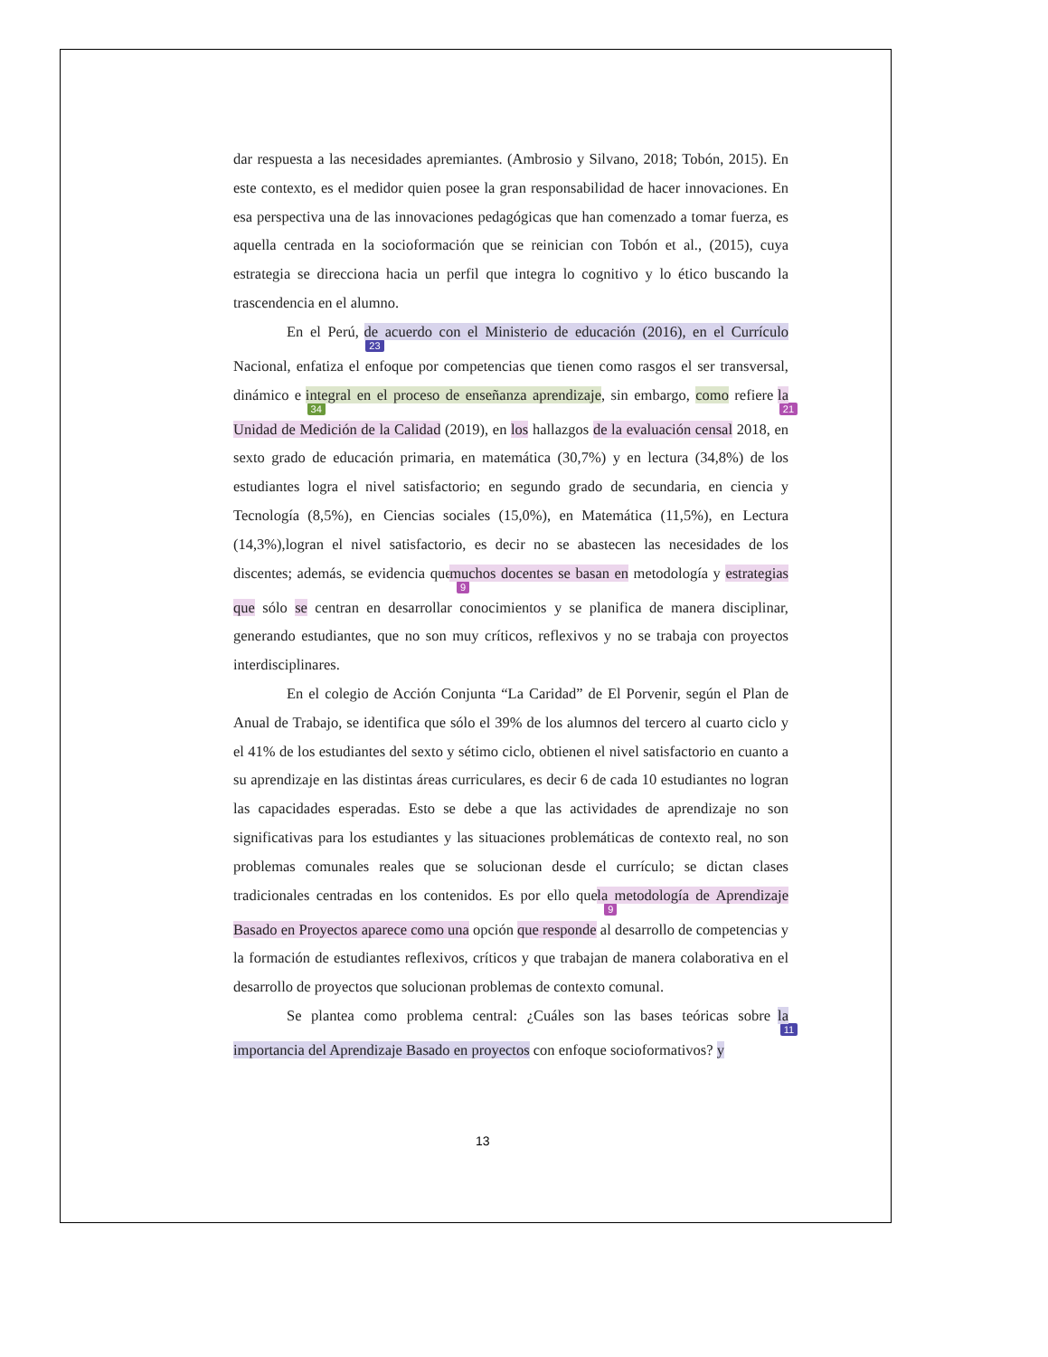dar respuesta a las necesidades apremiantes. (Ambrosio y Silvano, 2018; Tobón, 2015). En este contexto, es el medidor quien posee la gran responsabilidad de hacer innovaciones. En esa perspectiva una de las innovaciones pedagógicas que han comenzado a tomar fuerza, es aquella centrada en la socioformación que se reinician con Tobón et al., (2015), cuya estrategia se direcciona hacia un perfil que integra lo cognitivo y lo ético buscando la trascendencia en el alumno.
En el Perú, 23 de acuerdo con el Ministerio de educación (2016), en el Currículo Nacional, enfatiza el enfoque por competencias que tienen como rasgos el ser transversal, dinámico e 34 integral en el proceso de enseñanza aprendizaje, sin embargo, como refiere 21 la Unidad de Medición de la Calidad (2019), en los hallazgos de la evaluación censal 2018, en sexto grado de educación primaria, en matemática (30,7%) y en lectura (34,8%) de los estudiantes logra el nivel satisfactorio; en segundo grado de secundaria, en ciencia y Tecnología (8,5%), en Ciencias sociales (15,0%), en Matemática (11,5%), en Lectura (14,3%),logran el nivel satisfactorio, es decir no se abastecen las necesidades de los discentes; además, se evidencia que 9 muchos docentes se basan en metodología y estrategias que sólo se centran en desarrollar conocimientos y se planifica de manera disciplinar, generando estudiantes, que no son muy críticos, reflexivos y no se trabaja con proyectos interdisciplinares.
En el colegio de Acción Conjunta “La Caridad” de El Porvenir, según el Plan de Anual de Trabajo, se identifica que sólo el 39% de los alumnos del tercero al cuarto ciclo y el 41% de los estudiantes del sexto y sétimo ciclo, obtienen el nivel satisfactorio en cuanto a su aprendizaje en las distintas áreas curriculares, es decir 6 de cada 10 estudiantes no logran las capacidades esperadas. Esto se debe a que las actividades de aprendizaje no son significativas para los estudiantes y las situaciones problemáticas de contexto real, no son problemas comunales reales que se solucionan desde el currículo; se dictan clases tradicionales centradas en los contenidos. Es por ello que 9 la metodología de Aprendizaje Basado en Proyectos aparece como una opción que responde al desarrollo de competencias y la formación de estudiantes reflexivos, críticos y que trabajan de manera colaborativa en el desarrollo de proyectos que solucionan problemas de contexto comunal.
Se plantea como problema central: ¿Cuáles son las bases teóricas sobre 11 la importancia del Aprendizaje Basado en proyectos con enfoque socioformativos? y
13